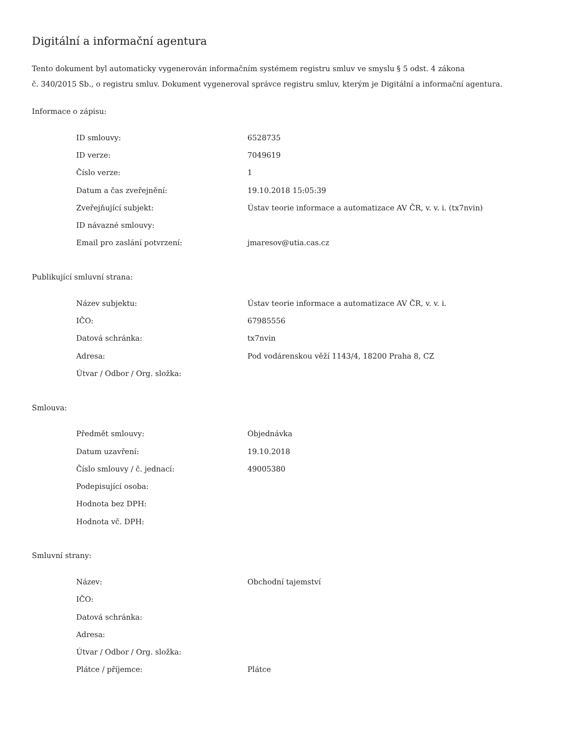Digitální a informační agentura
Tento dokument byl automaticky vygenerován informačním systémem registru smluv ve smyslu § 5 odst. 4 zákona
č. 340/2015 Sb., o registru smluv. Dokument vygeneroval správce registru smluv, kterým je Digitální a informační agentura.
Informace o zápisu:
| ID smlouvy: | 6528735 |
| ID verze: | 7049619 |
| Číslo verze: | 1 |
| Datum a čas zveřejnění: | 19.10.2018 15:05:39 |
| Zveřejňující subjekt: | Ústav teorie informace a automatizace AV ČR, v. v. i. (tx7nvin) |
| ID návazné smlouvy: | |
| Email pro zaslání potvrzení: | jmaresov@utia.cas.cz |
Publikující smluvní strana:
| Název subjektu: | Ústav teorie informace a automatizace AV ČR, v. v. i. |
| IČO: | 67985556 |
| Datová schránka: | tx7nvin |
| Adresa: | Pod vodárenskou věží 1143/4, 18200 Praha 8, CZ |
| Útvar / Odbor / Org. složka: | |
Smlouva:
| Předmět smlouvy: | Objednávka |
| Datum uzavření: | 19.10.2018 |
| Číslo smlouvy / č. jednací: | 49005380 |
| Podepisující osoba: | |
| Hodnota bez DPH: | |
| Hodnota vč. DPH: | |
Smluvní strany:
| Název: | Obchodní tajemství |
| IČO: | |
| Datová schránka: | |
| Adresa: | |
| Útvar / Odbor / Org. složka: | |
| Plátce / příjemce: | Plátce |